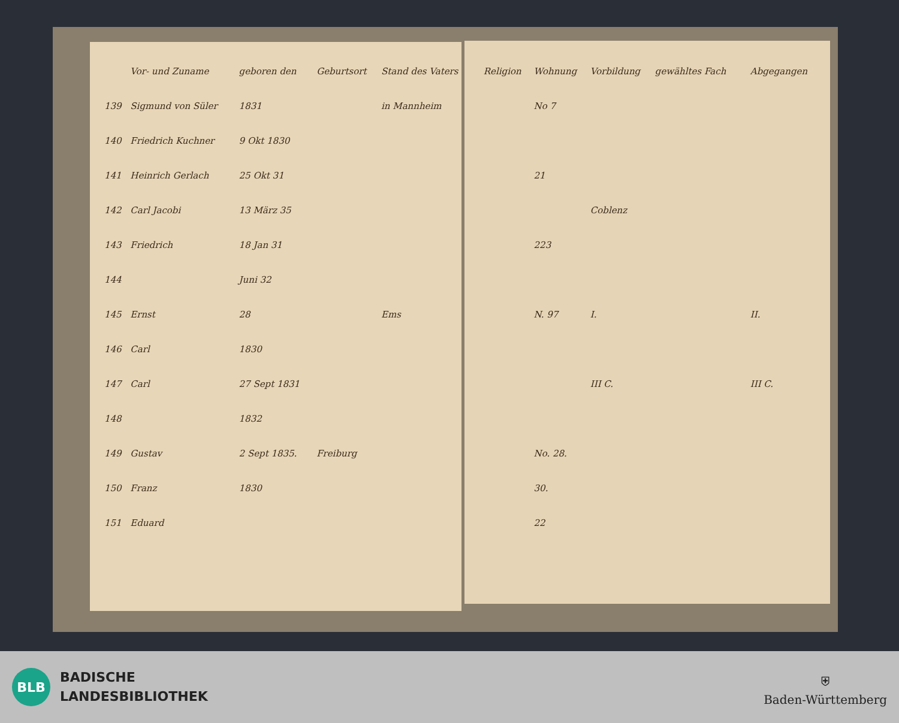| | Vor- und Zuname | geboren den | Geburtsort | Stand des Vaters | | Religion | Wohnung | Vorbildung | gewähltes Fach | | Abgegangen |
| --- | --- | --- | --- | --- | --- | --- | --- | --- | --- | --- | --- |
| 139 | Sigmund von Süler | 1831 | | in Mannheim | | | No 7 | | | | |
| 140 | Friedrich Kuchner | 9 Okt 1830 | | | | | | | | | |
| 141 | Heinrich Gerlach | 25 Okt 31 | | | | | 21 | | | | |
| 142 | Carl Jacobi | 13 März 35 | | | | | | Coblenz | | | |
| 143 | Friedrich | 18 Jan 31 | | | | | 223 | | | | |
| 144 | | Juni 32 | | | | | | | | | |
| 145 | Ernst | 28 | | Ems | | | N. 97 | I. | | | II. |
| 146 | Carl | 1830 | | | | | | | | | |
| 147 | Carl | 27 Sept 1831 | | | | | | III C. | | | III C. |
| 148 | | 1832 | | | | | | | | | |
| 149 | Gustav | 2 Sept 1835. | Freiburg | | | | No. 28. | | | | |
| 150 | Franz | 1830 | | | | | 30. | | | | |
| 151 | Eduard | | | | | | 22 | | | | |
BLB
BADISCHE
LANDESBIBLIOTHEK
⛨
Baden-Württemberg